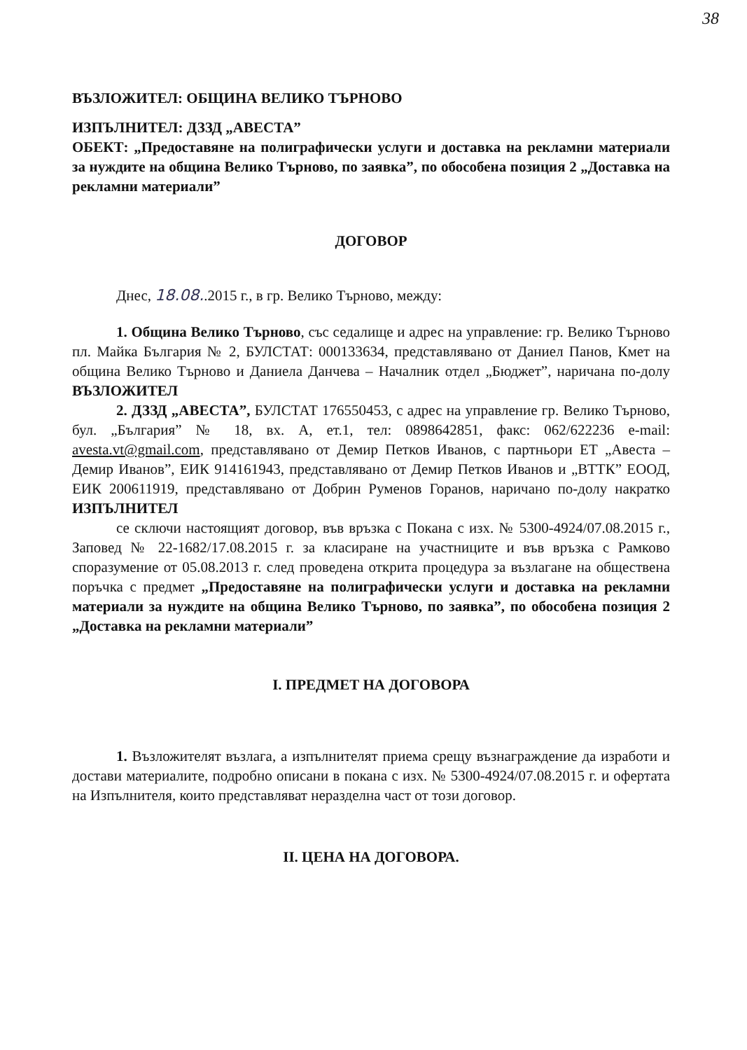38
ВЪЗЛОЖИТЕЛ: ОБЩИНА ВЕЛИКО ТЪРНОВО
ИЗПЪЛНИТЕЛ: ДЗЗД „АВЕСТА”
ОБЕКТ: „Предоставяне на полиграфически услуги и доставка на рекламни материали за нуждите на община Велико Търново, по заявка”, по обособена позиция 2 „Доставка на рекламни материали”
ДОГОВОР
Днес, 18.08..2015 г., в гр. Велико Търново, между:
1. Община Велико Търново, със седалище и адрес на управление: гр. Велико Търново пл. Майка България № 2, БУЛСТАТ: 000133634, представлявано от Даниел Панов, Кмет на община Велико Търново и Даниела Данчева – Началник отдел „Бюджет”, наричана по-долу ВЪЗЛОЖИТЕЛ
2. ДЗЗД „АВЕСТА”, БУЛСТАТ 176550453, с адрес на управление гр. Велико Търново, бул. „България” № 18, вх. А, ет.1, тел: 0898642851, факс: 062/622236 e-mail: avesta.vt@gmail.com, представлявано от Демир Петков Иванов, с партньори ЕТ „Авеста – Демир Иванов”, ЕИК 914161943, представлявано от Демир Петков Иванов и „ВТТК” ЕООД, ЕИК 200611919, представлявано от Добрин Руменов Горанов, наричано по-долу накратко ИЗПЪЛНИТЕЛ
се сключи настоящият договор, във връзка с Покана с изх. № 5300-4924/07.08.2015 г., Заповед № 22-1682/17.08.2015 г. за класиране на участниците и във връзка с Рамково споразумение от 05.08.2013 г. след проведена открита процедура за възлагане на обществена поръчка с предмет „Предоставяне на полиграфически услуги и доставка на рекламни материали за нуждите на община Велико Търново, по заявка”, по обособена позиция 2 „Доставка на рекламни материали”
I. ПРЕДМЕТ НА ДОГОВОРА
1. Възложителят възлага, а изпълнителят приема срещу възнаграждение да изработи и достави материалите, подробно описани в покана с изх. № 5300-4924/07.08.2015 г. и офертата на Изпълнителя, които представляват неразделна част от този договор.
II. ЦЕНА НА ДОГОВОРА.